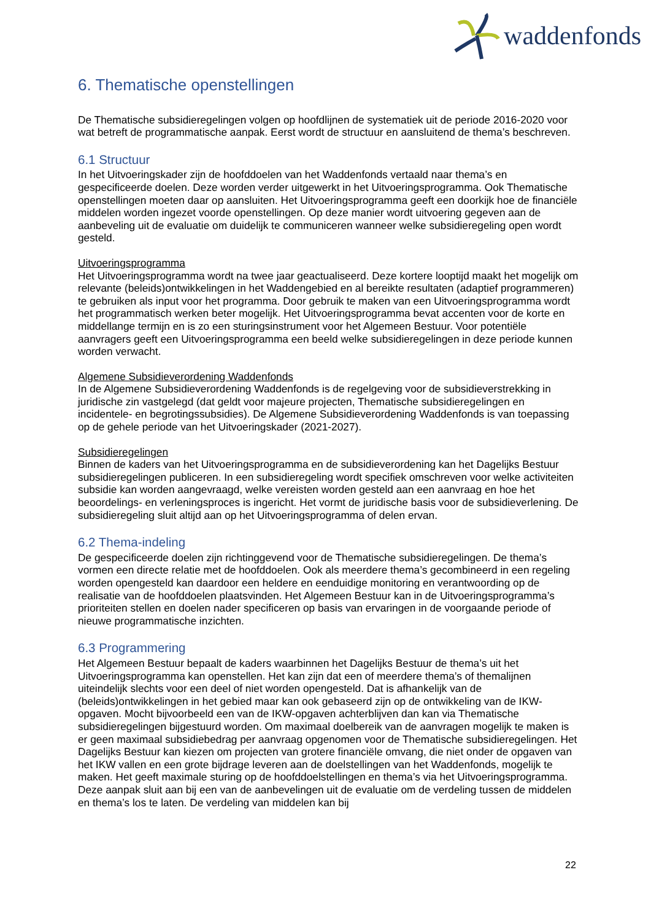waddenfonds
6. Thematische openstellingen
De Thematische subsidieregelingen volgen op hoofdlijnen de systematiek uit de periode 2016-2020 voor wat betreft de programmatische aanpak. Eerst wordt de structuur en aansluitend de thema’s beschreven.
6.1 Structuur
In het Uitvoeringskader zijn de hoofddoelen van het Waddenfonds vertaald naar thema’s en gespecificeerde doelen. Deze worden verder uitgewerkt in het Uitvoeringsprogramma. Ook Thematische openstellingen moeten daar op aansluiten. Het Uitvoeringsprogramma geeft een doorkijk hoe de financiële middelen worden ingezet voorde openstellingen. Op deze manier wordt uitvoering gegeven aan de aanbeveling uit de evaluatie om duidelijk te communiceren wanneer welke subsidieregeling open wordt gesteld.
Uitvoeringsprogramma
Het Uitvoeringsprogramma wordt na twee jaar geactualiseerd. Deze kortere looptijd maakt het mogelijk om relevante (beleids)ontwikkelingen in het Waddengebied en al bereikte resultaten (adaptief programmeren) te gebruiken als input voor het programma. Door gebruik te maken van een Uitvoeringsprogramma wordt het programmatisch werken beter mogelijk. Het Uitvoeringsprogramma bevat accenten voor de korte en middellange termijn en is zo een sturingsinstrument voor het Algemeen Bestuur. Voor potentiële aanvragers geeft een Uitvoeringsprogramma een beeld welke subsidieregelingen in deze periode kunnen worden verwacht.
Algemene Subsidieverordening Waddenfonds
In de Algemene Subsidieverordening Waddenfonds is de regelgeving voor de subsidieverstrekking in juridische zin vastgelegd (dat geldt voor majeure projecten, Thematische subsidieregelingen en incidentele- en begrotingssubsidies). De Algemene Subsidieverordening Waddenfonds is van toepassing op de gehele periode van het Uitvoeringskader (2021-2027).
Subsidieregelingen
Binnen de kaders van het Uitvoeringsprogramma en de subsidieverordening kan het Dagelijks Bestuur subsidieregelingen publiceren. In een subsidieregeling wordt specifiek omschreven voor welke activiteiten subsidie kan worden aangevraagd, welke vereisten worden gesteld aan een aanvraag en hoe het beoordelings- en verleningsproces is ingericht. Het vormt de juridische basis voor de subsidieverlening. De subsidieregeling sluit altijd aan op het Uitvoeringsprogramma of delen ervan.
6.2 Thema-indeling
De gespecificeerde doelen zijn richtinggevend voor de Thematische subsidieregelingen. De thema’s vormen een directe relatie met de hoofddoelen. Ook als meerdere thema’s gecombineerd in een regeling worden opengesteld kan daardoor een heldere en eenduidige monitoring en verantwoording op de realisatie van de hoofddoelen plaatsvinden. Het Algemeen Bestuur kan in de Uitvoeringsprogramma’s prioriteiten stellen en doelen nader specificeren op basis van ervaringen in de voorgaande periode of nieuwe programmatische inzichten.
6.3 Programmering
Het Algemeen Bestuur bepaalt de kaders waarbinnen het Dagelijks Bestuur de thema’s uit het Uitvoeringsprogramma kan openstellen. Het kan zijn dat een of meerdere thema’s of themalijnen uiteindelijk slechts voor een deel of niet worden opengesteld. Dat is afhankelijk van de (beleids)ontwikkelingen in het gebied maar kan ook gebaseerd zijn op de ontwikkeling van de IKW-opgaven. Mocht bijvoorbeeld een van de IKW-opgaven achterblijven dan kan via Thematische subsidieregelingen bijgestuurd worden. Om maximaal doelbereik van de aanvragen mogelijk te maken is er geen maximaal subsidiebedrag per aanvraag opgenomen voor de Thematische subsidieregelingen. Het Dagelijks Bestuur kan kiezen om projecten van grotere financiële omvang, die niet onder de opgaven van het IKW vallen en een grote bijdrage leveren aan de doelstellingen van het Waddenfonds, mogelijk te maken. Het geeft maximale sturing op de hoofddoelstellingen en thema’s via het Uitvoeringsprogramma. Deze aanpak sluit aan bij een van de aanbevelingen uit de evaluatie om de verdeling tussen de middelen en thema’s los te laten. De verdeling van middelen kan bij
22